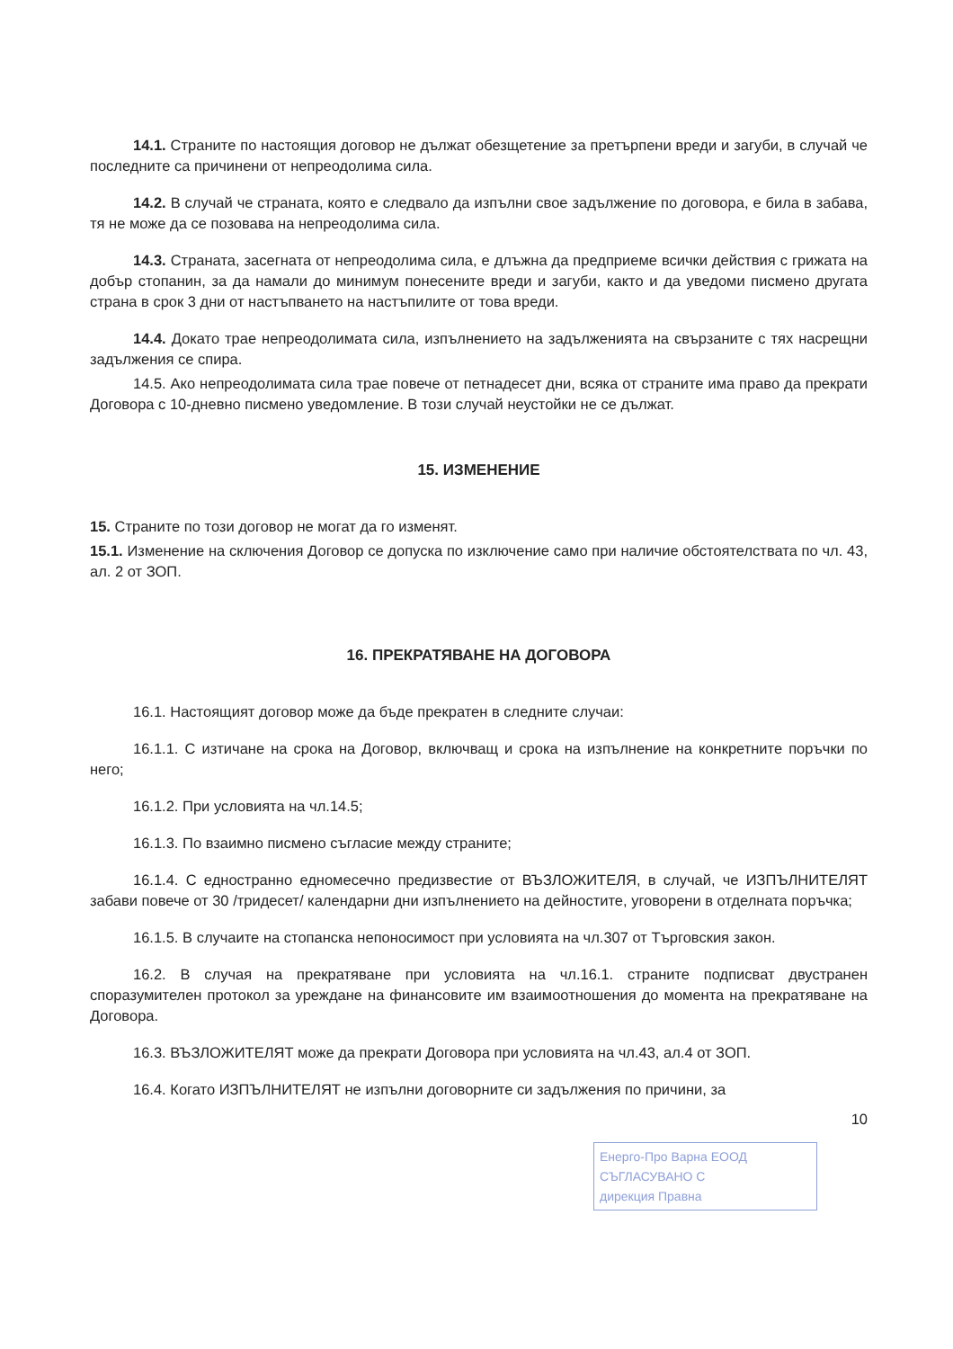14.1. Страните по настоящия договор не дължат обезщетение за претърпени вреди и загуби, в случай че последните са причинени от непреодолима сила.
14.2. В случай че страната, която е следвало да изпълни свое задължение по договора, е била в забава, тя не може да се позовава на непреодолима сила.
14.3. Страната, засегната от непреодолима сила, е длъжна да предприеме всички действия с грижата на добър стопанин, за да намали до минимум понесените вреди и загуби, както и да уведоми писмено другата страна в срок 3 дни от настъпването на настъпилите от това вреди.
14.4. Докато трае непреодолимата сила, изпълнението на задълженията на свързаните с тях насрещни задължения се спира.
14.5. Ако непреодолимата сила трае повече от петнадесет дни, всяка от страните има право да прекрати Договора с 10-дневно писмено уведомление. В този случай неустойки не се дължат.
15. ИЗМЕНЕНИЕ
15. Страните по този договор не могат да го изменят.
15.1. Изменение на сключения Договор се допуска по изключение само при наличие обстоятелствата по чл. 43, ал. 2 от ЗОП.
16. ПРЕКРАТЯВАНЕ НА ДОГОВОРА
16.1. Настоящият договор може да бъде прекратен в следните случаи:
16.1.1. С изтичане на срока на Договор, включващ и срока на изпълнение на конкретните поръчки по него;
16.1.2. При условията на чл.14.5;
16.1.3. По взаимно писмено съгласие между страните;
16.1.4. С едностранно едномесечно предизвестие от ВЪЗЛОЖИТЕЛЯ, в случай, че ИЗПЪЛНИТЕЛЯТ забави повече от 30 /тридесет/ календарни дни изпълнението на дейностите, уговорени в отделната поръчка;
16.1.5. В случаите на стопанска непоносимост при условията на чл.307 от Търговския закон.
16.2. В случая на прекратяване при условията на чл.16.1. страните подписват двустранен споразумителен протокол за уреждане на финансовите им взаимоотношения до момента на прекратяване на Договора.
16.3. ВЪЗЛОЖИТЕЛЯТ може да прекрати Договора при условията на чл.43, ал.4 от ЗОП.
16.4. Когато ИЗПЪЛНИТЕЛЯТ не изпълни договорните си задължения по причини, за
10
Енерго-Про Варна ЕООД
СЪГЛАСУВАНО С
дирекция Правна